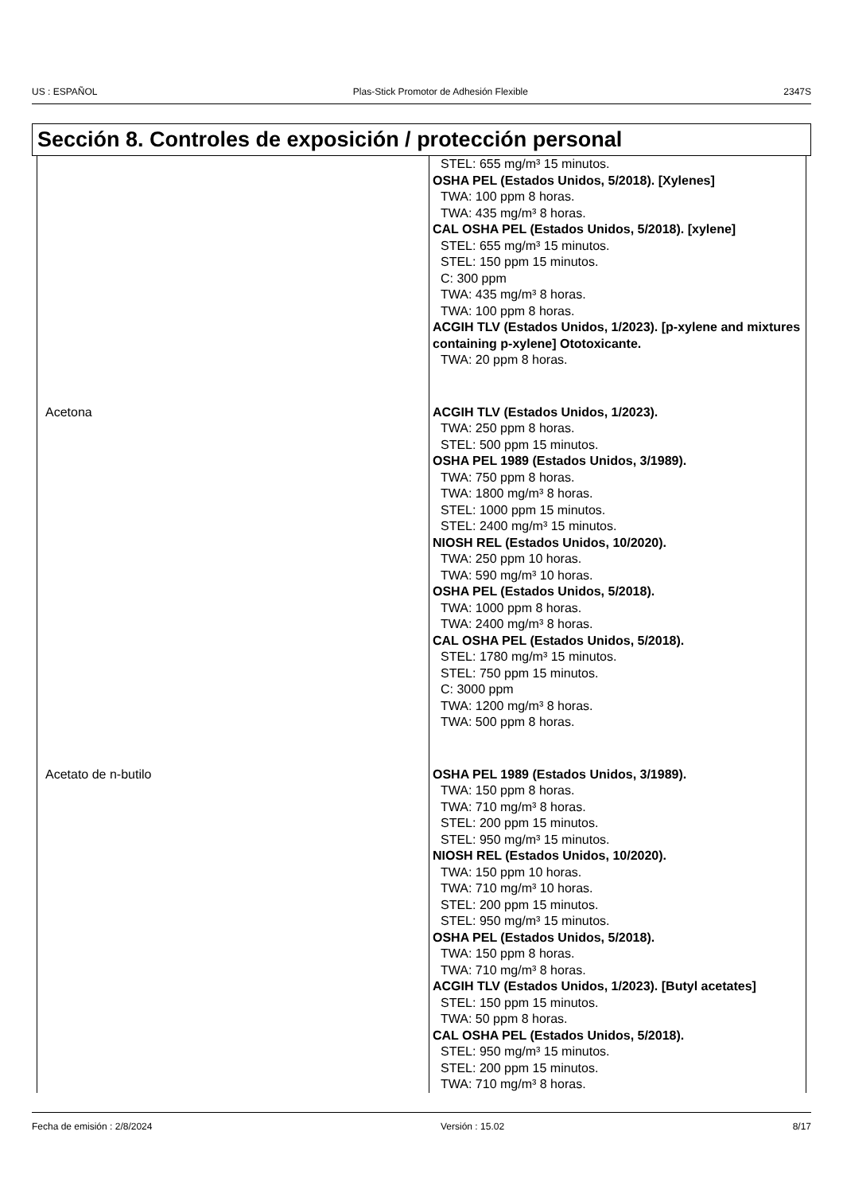US : ESPAÑOL Plas-Stick Promotor de Adhesión Flexible 2347S
Sección 8. Controles de exposición / protección personal
| | STEL: 655 mg/m³ 15 minutos. OSHA PEL (Estados Unidos, 5/2018). [Xylenes] TWA: 100 ppm 8 horas. TWA: 435 mg/m³ 8 horas. CAL OSHA PEL (Estados Unidos, 5/2018). [xylene] STEL: 655 mg/m³ 15 minutos. STEL: 150 ppm 15 minutos. C: 300 ppm TWA: 435 mg/m³ 8 horas. TWA: 100 ppm 8 horas. ACGIH TLV (Estados Unidos, 1/2023). [p-xylene and mixtures containing p-xylene] Ototoxicante. TWA: 20 ppm 8 horas. |
| Acetona | ACGIH TLV (Estados Unidos, 1/2023). TWA: 250 ppm 8 horas. STEL: 500 ppm 15 minutos. OSHA PEL 1989 (Estados Unidos, 3/1989). TWA: 750 ppm 8 horas. TWA: 1800 mg/m³ 8 horas. STEL: 1000 ppm 15 minutos. STEL: 2400 mg/m³ 15 minutos. NIOSH REL (Estados Unidos, 10/2020). TWA: 250 ppm 10 horas. TWA: 590 mg/m³ 10 horas. OSHA PEL (Estados Unidos, 5/2018). TWA: 1000 ppm 8 horas. TWA: 2400 mg/m³ 8 horas. CAL OSHA PEL (Estados Unidos, 5/2018). STEL: 1780 mg/m³ 15 minutos. STEL: 750 ppm 15 minutos. C: 3000 ppm TWA: 1200 mg/m³ 8 horas. TWA: 500 ppm 8 horas. |
| Acetato de n-butilo | OSHA PEL 1989 (Estados Unidos, 3/1989). TWA: 150 ppm 8 horas. TWA: 710 mg/m³ 8 horas. STEL: 200 ppm 15 minutos. STEL: 950 mg/m³ 15 minutos. NIOSH REL (Estados Unidos, 10/2020). TWA: 150 ppm 10 horas. TWA: 710 mg/m³ 10 horas. STEL: 200 ppm 15 minutos. STEL: 950 mg/m³ 15 minutos. OSHA PEL (Estados Unidos, 5/2018). TWA: 150 ppm 8 horas. TWA: 710 mg/m³ 8 horas. ACGIH TLV (Estados Unidos, 1/2023). [Butyl acetates] STEL: 150 ppm 15 minutos. TWA: 50 ppm 8 horas. CAL OSHA PEL (Estados Unidos, 5/2018). STEL: 950 mg/m³ 15 minutos. STEL: 200 ppm 15 minutos. TWA: 710 mg/m³ 8 horas. |
Fecha de emisión : 2/8/2024 Versión : 15.02 8/17